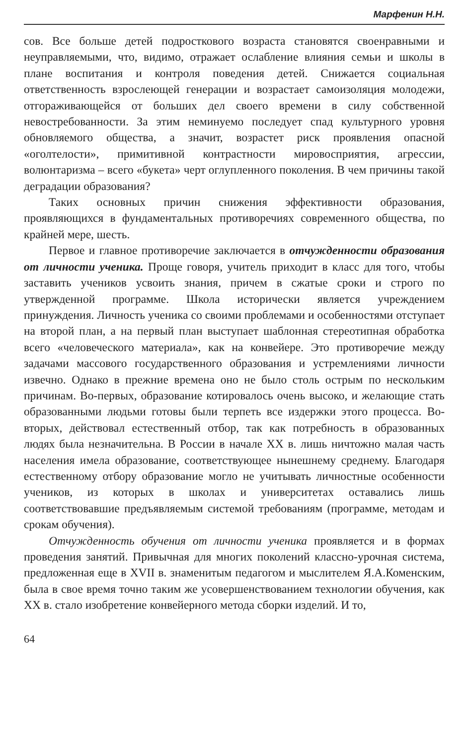Марфенин Н.Н.
сов. Все больше детей подросткового возраста становятся своенравными и неуправляемыми, что, видимо, отражает ослабление влияния семьи и школы в плане воспитания и контроля поведения детей. Снижается социальная ответственность взрослеющей генерации и возрастает самоизоляция молодежи, отгораживающейся от больших дел своего времени в силу собственной невостребованности. За этим неминуемо последует спад культурного уровня обновляемого общества, а значит, возрастет риск проявления опасной «оголтелости», примитивной контрастности мировосприятия, агрессии, волюнтаризма – всего «букета» черт оглупленного поколения. В чем причины такой деградации образования?
Таких основных причин снижения эффективности образования, проявляющихся в фундаментальных противоречиях современного общества, по крайней мере, шесть.
Первое и главное противоречие заключается в отчужденности образования от личности ученика. Проще говоря, учитель приходит в класс для того, чтобы заставить учеников усвоить знания, причем в сжатые сроки и строго по утвержденной программе. Школа исторически является учреждением принуждения. Личность ученика со своими проблемами и особенностями отступает на второй план, а на первый план выступает шаблонная стереотипная обработка всего «человеческого материала», как на конвейере. Это противоречие между задачами массового государственного образования и устремлениями личности извечно. Однако в прежние времена оно не было столь острым по нескольким причинам. Во-первых, образование котировалось очень высоко, и желающие стать образованными людьми готовы были терпеть все издержки этого процесса. Во-вторых, действовал естественный отбор, так как потребность в образованных людях была незначительна. В России в начале XX в. лишь ничтожно малая часть населения имела образование, соответствующее нынешнему среднему. Благодаря естественному отбору образование могло не учитывать личностные особенности учеников, из которых в школах и университетах оставались лишь соответствовавшие предъявляемым системой требованиям (программе, методам и срокам обучения).
Отчужденность обучения от личности ученика проявляется и в формах проведения занятий. Привычная для многих поколений классно-урочная система, предложенная еще в XVII в. знаменитым педагогом и мыслителем Я.А.Коменским, была в свое время точно таким же усовершенствованием технологии обучения, как XX в. стало изобретение конвейерного метода сборки изделий. И то,
64